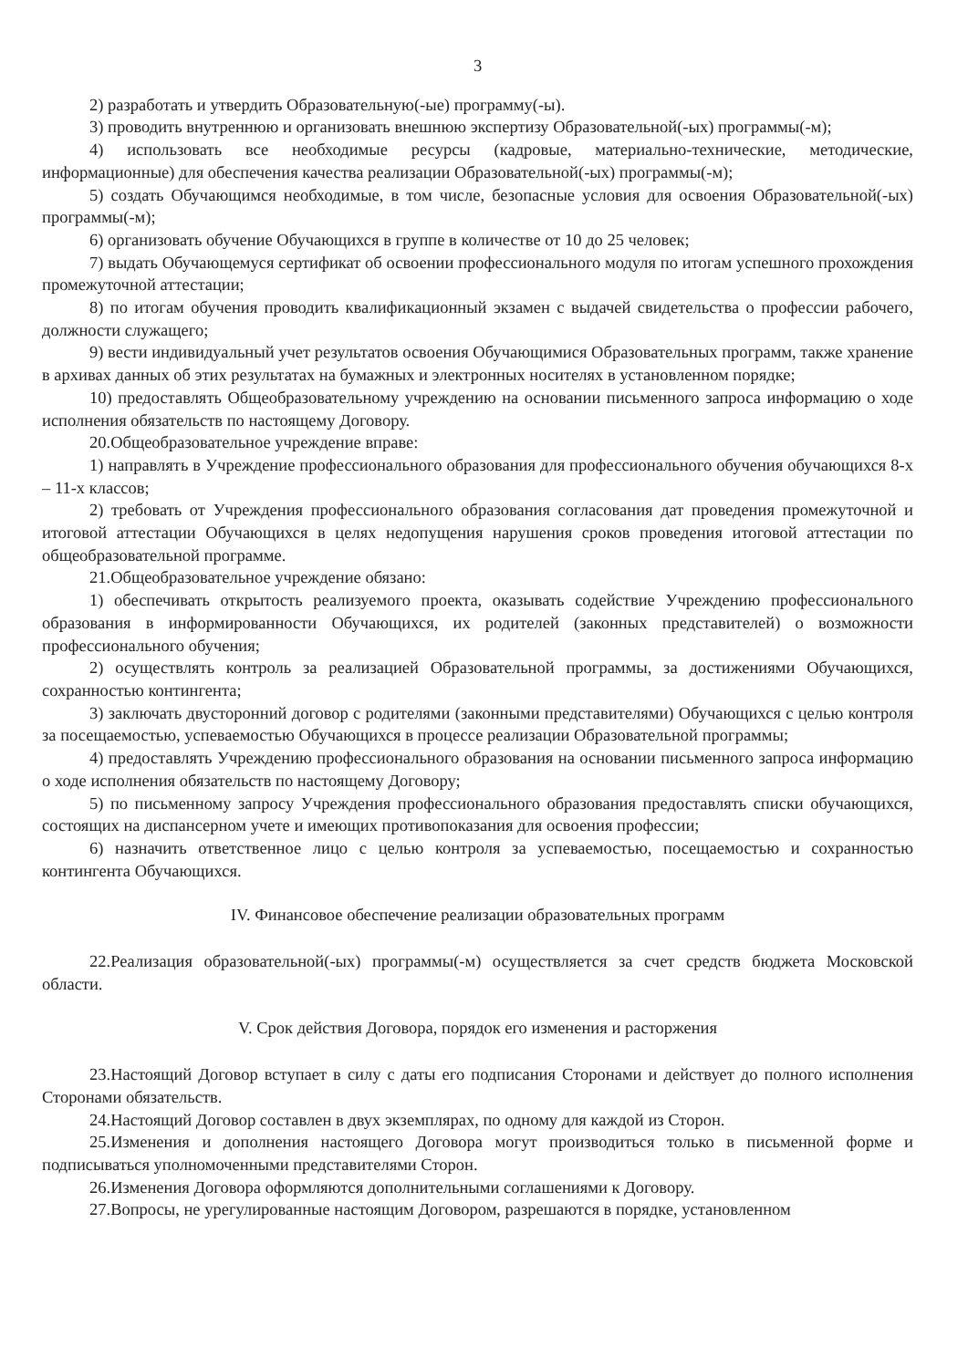3
2) разработать и утвердить Образовательную(-ые) программу(-ы).
3) проводить внутреннюю и организовать внешнюю экспертизу Образовательной(-ых) программы(-м);
4) использовать все необходимые ресурсы (кадровые, материально-технические, методические, информационные) для обеспечения качества реализации Образовательной(-ых) программы(-м);
5) создать Обучающимся необходимые, в том числе, безопасные условия для освоения Образовательной(-ых) программы(-м);
6) организовать обучение Обучающихся в группе в количестве от 10 до 25 человек;
7) выдать Обучающемуся сертификат об освоении профессионального модуля по итогам успешного прохождения промежуточной аттестации;
8) по итогам обучения проводить квалификационный экзамен с выдачей свидетельства о профессии рабочего, должности служащего;
9) вести индивидуальный учет результатов освоения Обучающимися Образовательных программ, также хранение в архивах данных об этих результатах на бумажных и электронных носителях в установленном порядке;
10) предоставлять Общеобразовательному учреждению на основании письменного запроса информацию о ходе исполнения обязательств по настоящему Договору.
20.Общеобразовательное учреждение вправе:
1) направлять в Учреждение профессионального образования для профессионального обучения обучающихся 8-х – 11-х классов;
2) требовать от Учреждения профессионального образования согласования дат проведения промежуточной и итоговой аттестации Обучающихся в целях недопущения нарушения сроков проведения итоговой аттестации по общеобразовательной программе.
21.Общеобразовательное учреждение обязано:
1) обеспечивать открытость реализуемого проекта, оказывать содействие Учреждению профессионального образования в информированности Обучающихся, их родителей (законных представителей) о возможности профессионального обучения;
2) осуществлять контроль за реализацией Образовательной программы, за достижениями Обучающихся, сохранностью контингента;
3) заключать двусторонний договор с родителями (законными представителями) Обучающихся с целью контроля за посещаемостью, успеваемостью Обучающихся в процессе реализации Образовательной программы;
4) предоставлять Учреждению профессионального образования на основании письменного запроса информацию о ходе исполнения обязательств по настоящему Договору;
5) по письменному запросу Учреждения профессионального образования предоставлять списки обучающихся, состоящих на диспансерном учете и имеющих противопоказания для освоения профессии;
6) назначить ответственное лицо с целью контроля за успеваемостью, посещаемостью и сохранностью контингента Обучающихся.
IV. Финансовое обеспечение реализации образовательных программ
22.Реализация образовательной(-ых) программы(-м) осуществляется за счет средств бюджета Московской области.
V. Срок действия Договора, порядок его изменения и расторжения
23.Настоящий Договор вступает в силу с даты его подписания Сторонами и действует до полного исполнения Сторонами обязательств.
24.Настоящий Договор составлен в двух экземплярах, по одному для каждой из Сторон.
25.Изменения и дополнения настоящего Договора могут производиться только в письменной форме и подписываться уполномоченными представителями Сторон.
26.Изменения Договора оформляются дополнительными соглашениями к Договору.
27.Вопросы, не урегулированные настоящим Договором, разрешаются в порядке, установленном